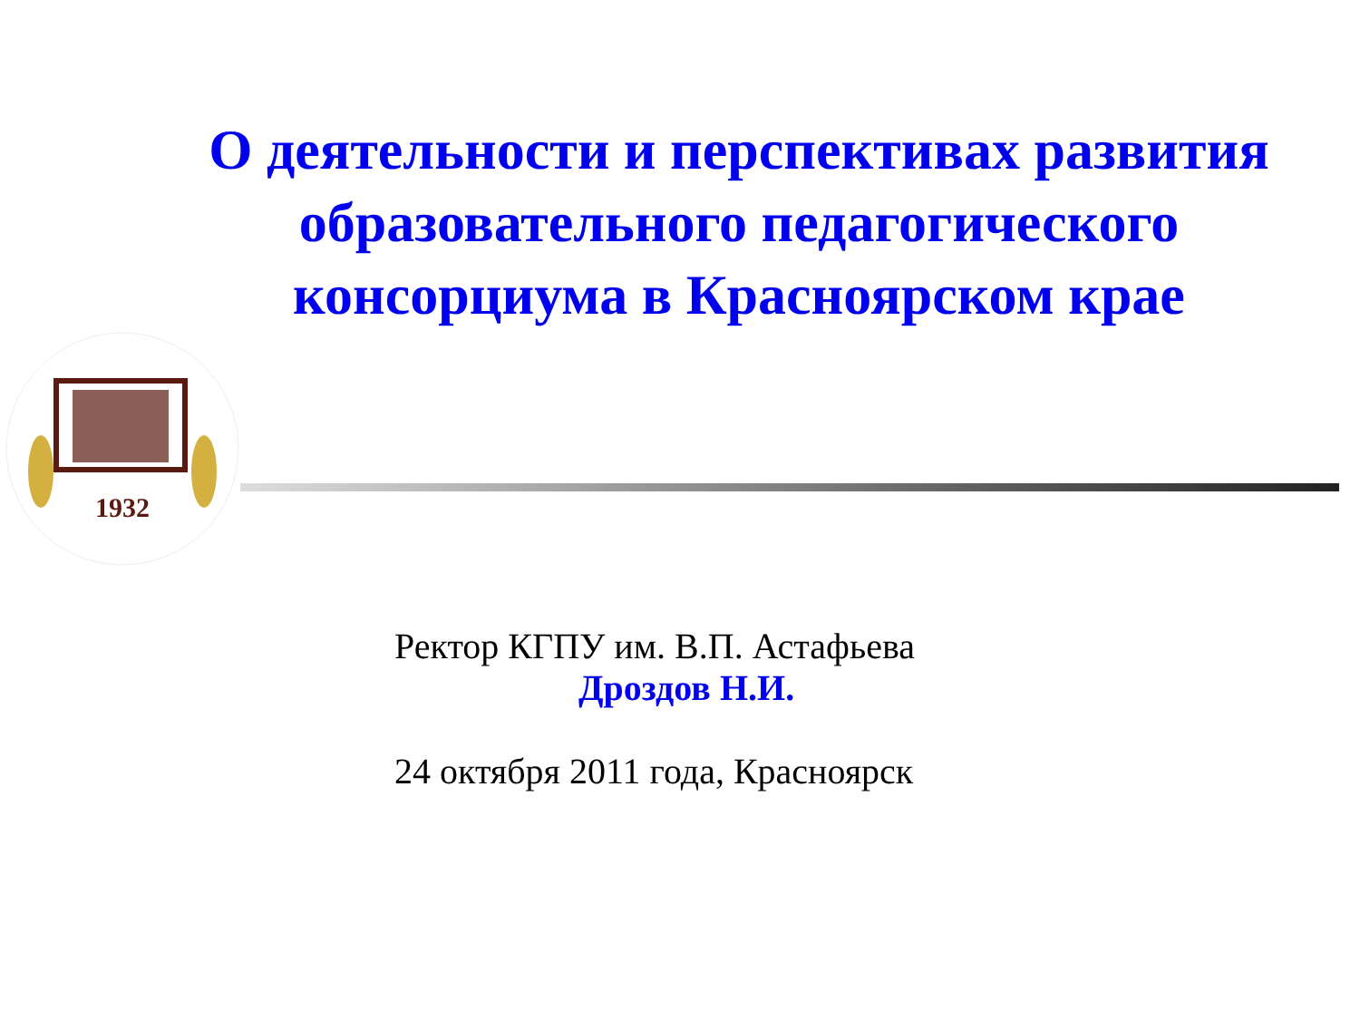О деятельности и перспективах развития образовательного педагогического консорциума в Красноярском крае
1932
Ректор КГПУ им. В.П. Астафьева
Дроздов Н.И.
24 октября 2011 года, Красноярск